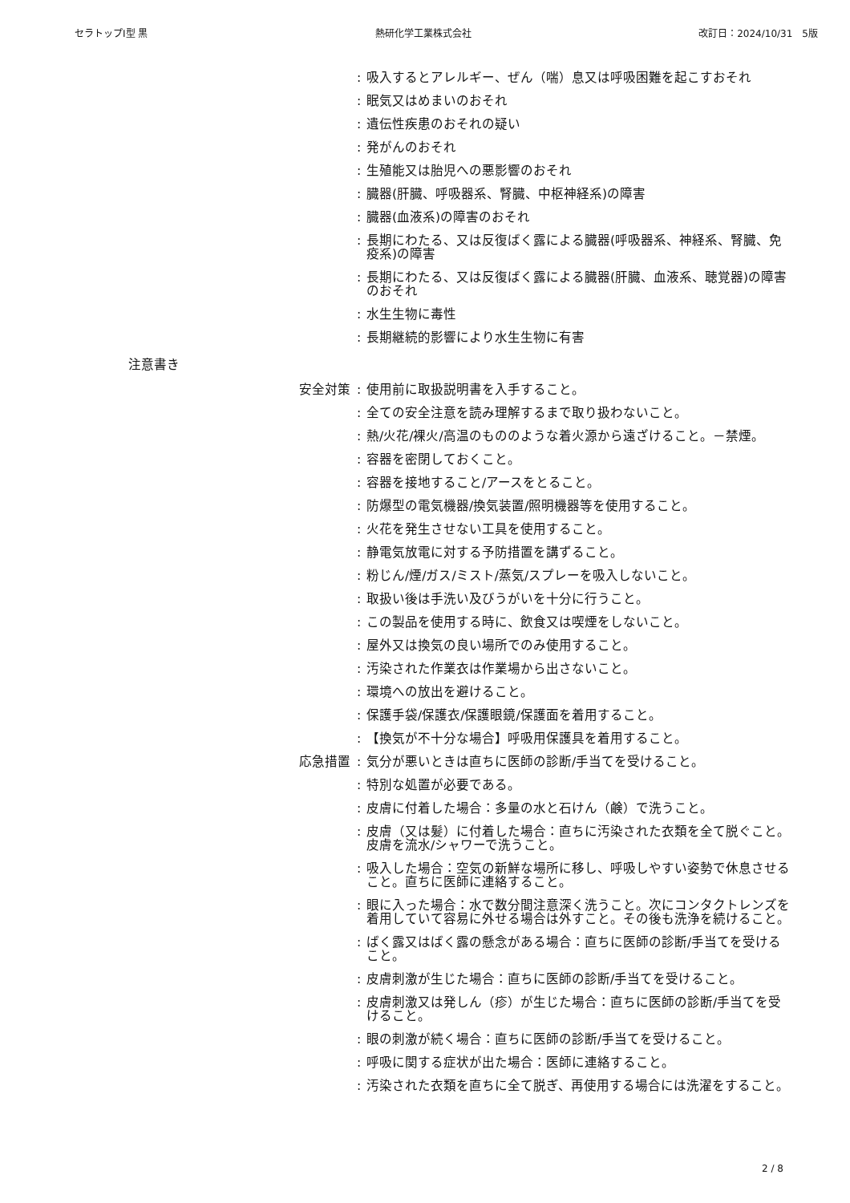セラトップⅠ型 黒 熱研化学工業株式会社 改訂日：2024/10/31　5版
: 吸入するとアレルギー、ぜん（喘）息又は呼吸困難を起こすおそれ
: 眠気又はめまいのおそれ
: 遺伝性疾患のおそれの疑い
: 発がんのおそれ
: 生殖能又は胎児への悪影響のおそれ
: 臓器(肝臓、呼吸器系、腎臓、中枢神経系)の障害
: 臓器(血液系)の障害のおそれ
: 長期にわたる、又は反復ばく露による臓器(呼吸器系、神経系、腎臓、免疫系)の障害
: 長期にわたる、又は反復ばく露による臓器(肝臓、血液系、聴覚器)の障害のおそれ
: 水生生物に毒性
: 長期継続的影響により水生生物に有害
注意書き
安全対策 : 使用前に取扱説明書を入手すること。
: 全ての安全注意を読み理解するまで取り扱わないこと。
: 熱/火花/裸火/高温のもののような着火源から遠ざけること。－禁煙。
: 容器を密閉しておくこと。
: 容器を接地すること/アースをとること。
: 防爆型の電気機器/換気装置/照明機器等を使用すること。
: 火花を発生させない工具を使用すること。
: 静電気放電に対する予防措置を講ずること。
: 粉じん/煙/ガス/ミスト/蒸気/スプレーを吸入しないこと。
: 取扱い後は手洗い及びうがいを十分に行うこと。
: この製品を使用する時に、飲食又は喫煙をしないこと。
: 屋外又は換気の良い場所でのみ使用すること。
: 汚染された作業衣は作業場から出さないこと。
: 環境への放出を避けること。
: 保護手袋/保護衣/保護眼鏡/保護面を着用すること。
: 【換気が不十分な場合】呼吸用保護具を着用すること。
応急措置 : 気分が悪いときは直ちに医師の診断/手当てを受けること。
: 特別な処置が必要である。
: 皮膚に付着した場合：多量の水と石けん（鹸）で洗うこと。
: 皮膚（又は髪）に付着した場合：直ちに汚染された衣類を全て脱ぐこと。皮膚を流水/シャワーで洗うこと。
: 吸入した場合：空気の新鮮な場所に移し、呼吸しやすい姿勢で休息させること。直ちに医師に連絡すること。
: 眼に入った場合：水で数分間注意深く洗うこと。次にコンタクトレンズを着用していて容易に外せる場合は外すこと。その後も洗浄を続けること。
: ばく露又はばく露の懸念がある場合：直ちに医師の診断/手当てを受けること。
: 皮膚刺激が生じた場合：直ちに医師の診断/手当てを受けること。
: 皮膚刺激又は発しん（疹）が生じた場合：直ちに医師の診断/手当てを受けること。
: 眼の刺激が続く場合：直ちに医師の診断/手当てを受けること。
: 呼吸に関する症状が出た場合：医師に連絡すること。
: 汚染された衣類を直ちに全て脱ぎ、再使用する場合には洗濯をすること。
2 / 8